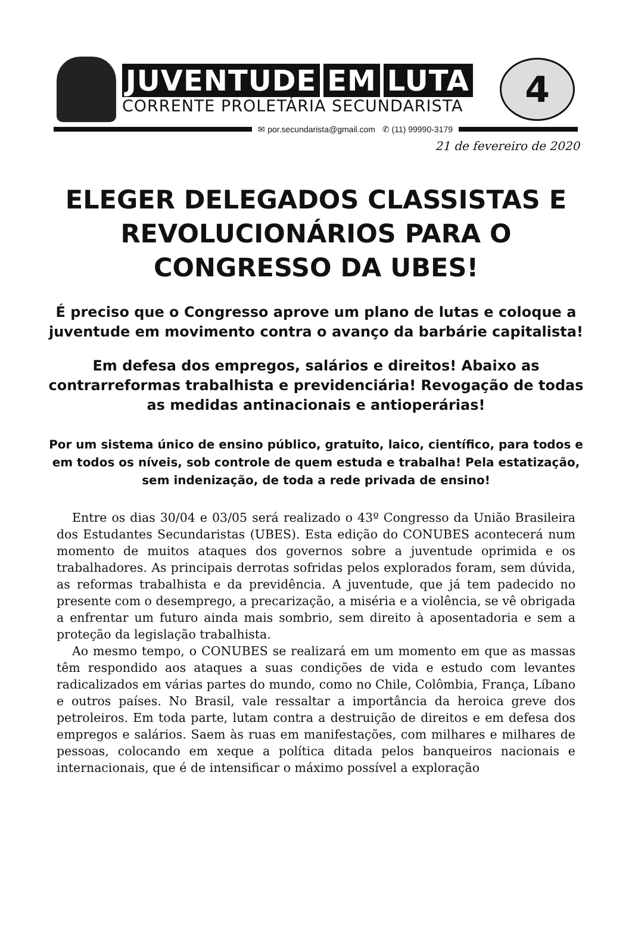JUVENTUDE EM LUTA
CORRENTE PROLETÁRIA SECUNDARISTA
4
✉ por.secundarista@gmail.com ✆ (11) 99990-3179
21 de fevereiro de 2020
ELEGER DELEGADOS CLASSISTAS E REVOLUCIONÁRIOS PARA O CONGRESSO DA UBES!
É preciso que o Congresso aprove um plano de lutas e coloque a juventude em movimento contra o avanço da barbárie capitalista!
Em defesa dos empregos, salários e direitos! Abaixo as contrarreformas trabalhista e previdenciária! Revogação de todas as medidas antinacionais e antioperárias!
Por um sistema único de ensino público, gratuito, laico, científico, para todos e em todos os níveis, sob controle de quem estuda e trabalha! Pela estatização, sem indenização, de toda a rede privada de ensino!
Entre os dias 30/04 e 03/05 será realizado o 43º Congresso da União Brasileira dos Estudantes Secundaristas (UBES). Esta edição do CONUBES acontecerá num momento de muitos ataques dos governos sobre a juventude oprimida e os trabalhadores. As principais derrotas sofridas pelos explorados foram, sem dúvida, as reformas trabalhista e da previdência. A juventude, que já tem padecido no presente com o desemprego, a precarização, a miséria e a violência, se vê obrigada a enfrentar um futuro ainda mais sombrio, sem direito à aposentadoria e sem a proteção da legislação trabalhista.
Ao mesmo tempo, o CONUBES se realizará em um momento em que as massas têm respondido aos ataques a suas condições de vida e estudo com levantes radicalizados em várias partes do mundo, como no Chile, Colômbia, França, Líbano e outros países. No Brasil, vale ressaltar a importância da heroica greve dos petroleiros. Em toda parte, lutam contra a destruição de direitos e em defesa dos empregos e salários. Saem às ruas em manifestações, com milhares e milhares de pessoas, colocando em xeque a política ditada pelos banqueiros nacionais e internacionais, que é de intensificar o máximo possível a exploração